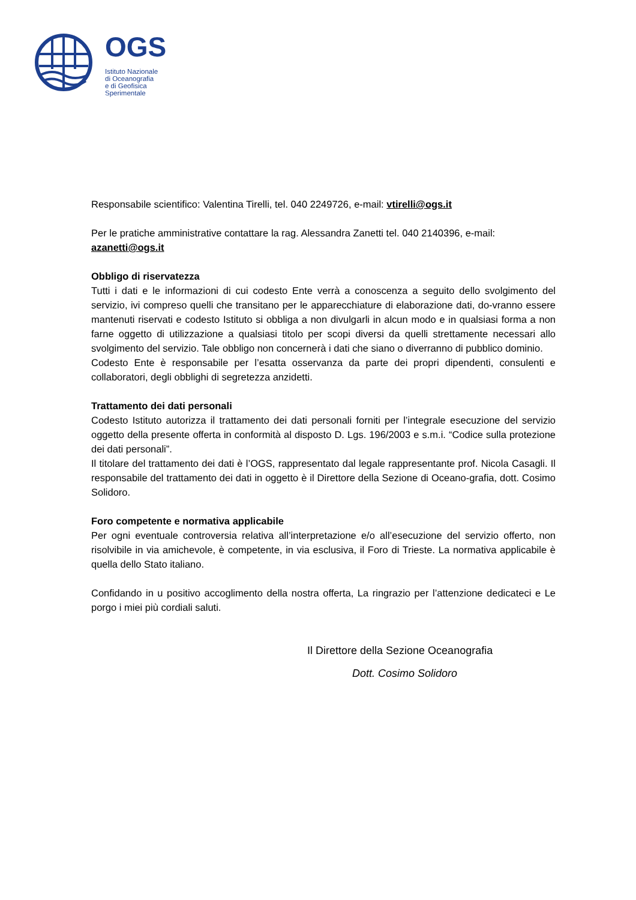OGS
Istituto Nazionale
di Oceanografia
e di Geofisica
Sperimentale
Responsabile scientifico: Valentina Tirelli, tel. 040 2249726, e-mail: vtirelli@ogs.it
Per le pratiche amministrative contattare la rag. Alessandra Zanetti tel. 040 2140396, e-mail: azanetti@ogs.it
Obbligo di riservatezza
Tutti i dati e le informazioni di cui codesto Ente verrà a conoscenza a seguito dello svolgimento del servizio, ivi compreso quelli che transitano per le apparecchiature di elaborazione dati, do-vranno essere mantenuti riservati e codesto Istituto si obbliga a non divulgarli in alcun modo e in qualsiasi forma a non farne oggetto di utilizzazione a qualsiasi titolo per scopi diversi da quelli strettamente necessari allo svolgimento del servizio. Tale obbligo non concernerà i dati che siano o diverranno di pubblico dominio.
Codesto Ente è responsabile per l’esatta osservanza da parte dei propri dipendenti, consulenti e collaboratori, degli obblighi di segretezza anzidetti.
Trattamento dei dati personali
Codesto Istituto autorizza il trattamento dei dati personali forniti per l’integrale esecuzione del servizio oggetto della presente offerta in conformità al disposto D. Lgs. 196/2003 e s.m.i. “Codice sulla protezione dei dati personali”.
Il titolare del trattamento dei dati è l’OGS, rappresentato dal legale rappresentante prof. Nicola Casagli. Il responsabile del trattamento dei dati in oggetto è il Direttore della Sezione di Oceano-grafia, dott. Cosimo Solidoro.
Foro competente e normativa applicabile
Per ogni eventuale controversia relativa all’interpretazione e/o all’esecuzione del servizio offerto, non risolvibile in via amichevole, è competente, in via esclusiva, il Foro di Trieste. La normativa applicabile è quella dello Stato italiano.
Confidando in u positivo accoglimento della nostra offerta, La ringrazio per l’attenzione dedicateci e Le porgo i miei più cordiali saluti.
Il Direttore della Sezione Oceanografia
Dott. Cosimo Solidoro